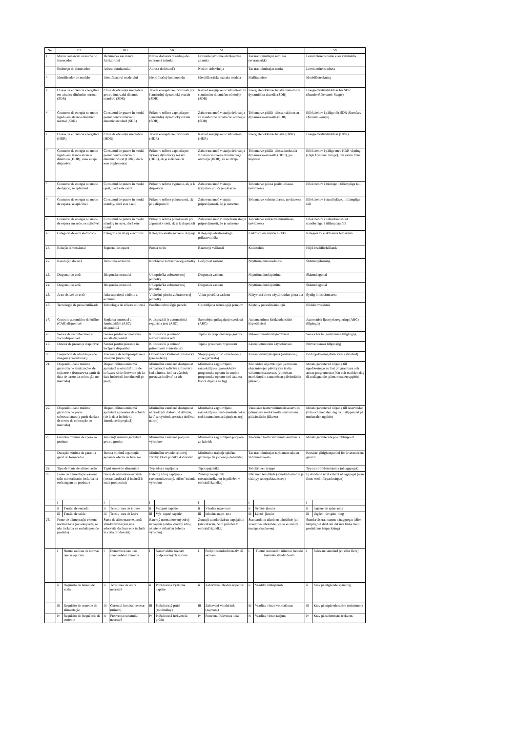| No. | PT | | RO | | SK | | SL | | FI | | SV | |
| --- | --- | --- | --- | --- | --- | --- | --- | --- | --- | --- | --- | --- |
| <sup>1</sup> | Marca comercial ou nome do fornecedor | | Denumirea sau marca furnizorului | | Názov dodávateľa alebo jeho ochranná známka | | Dobaviteljevo ime ali blagovna znamka | | Tavarantoimittajan nimi tai tavaramerkki | | Leverantörens namn eller varumärke | |
| | Endereço do fornecedor | | Adresa furnizorului | | Adresa dodávateľa | | Naslov dobavitelja | | Tavarantoimittajan osoite | | Leverantörens adress | |
| <sup>2</sup> | Identificador de modelo | | Identificatorul modelului | | Identifikačný kód modelu | | Identifikacijska oznaka modela | | Mallitunniste | | Modellbeteckning | |
| <sup>3</sup> | Classe de eficiência energética em alcance dinâmico normal (SDR) | | Clasa de eficiență energetică pentru intervalul dinamic standard (SDR) | | Trieda energetickej účinnosti pre štandardný dynamický rozsah (SDR) | | Razred energijske uč inkovitosti za standardno dinamično območje (SDR) | | Energiatehokkuus- luokka vakiotason dynamiikka-alueella (SDR) | | Energieffektivitetsklass för SDR ( Standard Dynamic Range ) | |
| <sup>4</sup> | Consumo de energia no modo ligado em alcance dinâmico normal (SDR) | | Consumul de putere în modul pornit pentru intervalul dinamic standard (SDR) | | Príkon v režime zapnutia pre štandardný dynamický rozsah (SDR) | | Zahtevana moč v stanju delovanja za standardno dinamično območje (SDR) | | Tehontarve päällä- tilassa vakiotason dynamiikka-alueella (SDR) | | Effektbehov i påläge för SDR ( Standard Dynamic Range ) | |
| <sup>5</sup> | Classe de eficiência energética (HDR) | | Clasa de eficiență energetică (HDR) | | Trieda energetickej účinnosti (HDR) | | Razred energijske uč inkovitosti (HDR) | | Energiatehokkuus- luokka (HDR) | | Energieffektivitetsklass (HDR) | |
| <sup>6</sup> | Consumo de energia no modo ligado em grande alcance dinâmico (HDR), caso esteja disponível | | Consumul de putere în modul pornit pentru intervalul dinamic ridicat (HDR), dacă este implementat | | Príkon v režime zapnutia pre vysoký dynamický rozsah (HDR), ak je k dispozícii | | Zahtevana moč v stanju delovanja v načinu visokega dinamičnega območja (HDR), če se izvaja | | Tehontarve päällä- tilassa korkealla dynamiikka-alueella (HDR), jos käytössä | | Effektbehov i påläge med HDR-visning ( High Dynamic Range ), om sådan finns | |
| <sup>7</sup> | Consumo de energia no modo desligado, se aplicável | | Consumul de putere în modul oprit, dacă este cazul | | Príkon v režime vypnutia, ak je k dispozícii | | Zahtevana moč v stanju izključenosti, če je ustrezno | | Tehontarve poissa päältä -tilassa, tarvittaessa | | Effektbehov i frånläge, i tillämpliga fall | |
| <sup>8</sup> | Consumo de energia no modo de espera, se aplicável | | Consumul de putere în modul standby, dacă este cazul | | Príkon v režime pohotovosti, ak je k dispozícii | | Zahtevana moč v stanju pripravljenosti, če je ustrezno | | Tehontarve valmiustilassa, tarvittaessa | | Effektbehov i standbyläge, i tillämpliga fall | |
| <sup>9</sup> | Consumo de energia no modo de espera em rede, se aplicável | | Consumul de putere în modul standby în rețea, dacă este cazul | | Príkon v režime pohotovosti pri zapojení v sieti, ak je k dispozícii | | Zahtevana moč v omrežnem stanju pripravljenosti, če je ustrezno | | Tehontarve verkkovalmiustilassa, tarvittaessa | | Effektbehov i nätverksanslutet standbyläge, i tillämpliga fall | |
| 10. | Categoria de ecrã eletrónico | | Categoria de afișaj electronic | | Kategória elektronického displeja | | Kategorija elektronskega prikazovalnika | | Elektronisen näytön luokka | | Kategori av elektronisk bildskärm | |
| 11. | Relação dimensional | | Raportul de aspect | | Pomer strán | | Razmerje velikosti | | Kokosuhde | | Höjd-breddförhållande | |
| 12. | Resolução do ecrã | | Rezoluția ecranului | | Rozlíšenie zobrazovacej jednotky | | Ločljivost zaslona | | Näyttöruudun resoluutio | | Skärmupplösning | |
| 13. | Diagonal do ecrã | | Diagonala ecranului | | Uhlopriečka zobrazovacej jednotky | | Diagonala zaslona | | Näyttöruudun läpimitta | | Skärmdiagonal | |
| 14. | Diagonal do ecrã | | Diagonala ecranului | | Uhlopriečka zobrazovacej jednotky | | Diagonala zaslona | | Näyttöruudun läpimitta | | Skärmdiagonal | |
| 15. | Área visível do ecrã | | Aria suprafeței vizibile a ecranului | | Viditeľná plocha zobrazovacej jednotky | | Vidna površina zaslona | | Näkyvissä oleva näyttöruudun pinta-ala | | Synlig bildskärmsarea | |
| 16. | Tecnologia de painel utilizada | | Tehnologia de afișare utilizată | | Použitá technológia panelu | | Uporabljena tehnologija panelov | | Käytetty paneeliteknologia | | Bildskärmsteknik | |
| 17. | Controlo automático do brilho (CAB) disponível | | Reglarea automată a luminozității (ABC) disponibilă | | K dispozícii je automatická regulácia jasu (ABC) | | Samodejno prilagajanje svetlosti (ABC) | | Automaattinen kirkkaudensäätö käytettävissä | | Automatisk ljusstyrkereglering (ABC) tillgänglig | |
| 18. | Sensor de reconhecimento vocal disponível | | Senzor pentru recunoaștere vocală disponibil | | K dispozícii je snímač rozpoznávania reči | | Tipalo za prepoznavanje govora | | Puheentunnistin käytettävissä | | Sensor för taligenkänning tillgänglig | |
| 19. | Detetor de presença disponível | | Senzor pentru prezența în încăpere disponibil | | K dispozícii je snímač prítomnosti v miestnosti | | Tipalo prisotnosti v prostoru | | Läsnäolotunnistin käytettävissä | | Närvarosensor tillgänglig | |
| 20. | Frequência de atualização de imagens (predefinido) | | Frecvența de reîmprospătare a imaginii (implicită) | | Obnovovací kmitočet obrazovky (predvolený) | | Stopnja pogostosti osveževanja slike (privzeto) | | Kuvan virkistystaajuus (oletusarvo) | | Bilduppdateringsfrek- vens (standard) | |
| 21. | Disponibilidade mínima garantida de atualizações de software e firmware (a partir da data de termo da colocação no mercado) | | Disponibilitatea minimă garantată a actualizărilor de software și de firmware (de la data încheierii introducerii pe piață) | | Minimálna zaručená dostupnosť aktualizácií softvéru a firmvéru [od dátumu, keď sa výrobok prestáva dodávať na trh | | Minimalna zagotovljena razpoložljivost posodobitev programske opreme in strojne programske opreme (od datuma konca dajanja na trg) | | Kiinteiden ohjelmistojen ja muiden ohjelmistojen päivitysten taattu vähimmäissaatavuus (viimeisen markkinoille saattamisen päivämäärän jälkeen) | | Minsta garanterad tillgång till uppdateringar av fast programvara och annan programvara (från och med den dag då utsläppandet på marknaden upphör) | |
| 22. | Disponibilidade mínima garantida de peças sobressalentes (a partir da data de termo da colocação no mercado) | | Disponibilitatea minimă garantată a pieselor de schimb (de la data încheierii introducerii pe piață) | | Minimálna zaručená dostupnosť náhradných dielov (od dátumu, keď sa výrobok prestáva dodávať na trh) | | Minimalna zagotovljena razpoložljivost nadomestnih delov (od datuma konca dajanja na trg) | | Varaosien taattu vähimmäissaatavuus (viimeisen markkinoille saattamisen päivämäärän jälkeen) | | Minsta garanterad tillgång till reservdelar (från och med den dag då utsläppandet på marknaden upphör) | |
| 23. | Garantia mínima de apoio ao produto | | Asistență minimă garantată pentru produs | | Minimálna zaručená podpora výrobkov | | Minimalna zagotovljena podpora za izdelek | | Tuotetuen taattu vähimmäissaatavuus | | Minsta garanterade produktsupport | |
| | Duração mínima da garantia geral do fornecedor | | Durata minimă a garanției generale oferite de furnizor | | Minimálne trvanie celkovej záruky, ktorú ponúka dodávateľ | | Minimalno trajanje splošne garancije, ki jo ponuja dobavitelj | | Tavarantoimittajan tarjoaman takuun vähimmäiskesto | | Kortaste giltighetsperiod för leverantörens garanti | |
| 24. | Tipo de fonte de alimentação | | Tipul sursei de alimentare | | Typ zdroja napájania | | Tip napajalnika | | Teholähteen tyyppi | | Typ av strömförsörjning (nätaggregat) | |
| 25. | Fonte de alimentação externa (não normalizada; incluída na embalagem do produto) | | Sursa de alimentare externă (nestandardizată și inclusă în cutia produsului) | | Externý zdroj napájania (nenormalizovaný, súčasť balenia výrobku) | | Zunanji napajalnik (nestandardiziran in priložen v embalaži izdelka) | | Ulkoinen teholähde (standardoimaton ja sisältyy tuotepakkaukseen) | | Ej standardiserat externt nätaggregat (som finns med i förpackningen) | |
| | i | | i | | i | | i | | i | | i | |
| | ii | Tensão de entrada | ii | Tensiu- nea de intrare | ii | Vstupné napätie | ii | Vhodna nape- tost | ii | Syöttö- jännite | ii | Ingåen- de spän- ning |
| | iii | Tensão de saída | iii | Tensiu- nea de ieșire | iii | Výs- tupné napätie | iii | Izhodna nape- tost | iii | Lähtö- jännite | iii | Utgåen- de spän- ning |
| 26. | Fonte de alimentação externa normalizada (ou adequada, se não incluída na embalagem do produto) | | Sursa de alimentare externă standardizată (sau una adecvată, dacă nu este inclusă în cutia produsului) | | Externý normalizovaný zdroj napájania (alebo vhodný zdroj, ak nie je súčasťou balenia výrobku) | | Zunanji standardiziran napajalnik (ali ustrezen, če ni priložen v embalaži izdelka) | | Standardoitu ulkoinen teholähde (tai soveltuva teholähde, jos se ei sisälly tuotepakkaukseen) | | Standardiserat externt nätaggregat (eller lämpligt så dant om det inte finns med i produktens förpackning) | |
| | i | Norma ou lista de normas que se aplicam | i | Denumirea sau lista standardelor aferente | i | Názov alebo zoznam podporovaných noriem | i | Podprti standardni naziv ali seznam | i | Tuetun standardin nimi tai luettelo tuetuista standardeista | i | Relevant standard (en eller flera) |
| | ii | Requisito de tensão de saída | ii | Tensiunea de ieșire necesară | ii | Požadované výstupné napätie | ii | Zahtevana izhodna napetost | ii | Vaadittu lähtöjännite | ii | Krav på utgående spänning |
| | iii | Requisito de corrente de alimentação | iii | Curentul furnizat necesar (minim) | iii | Požadovaný prúd (minimálny) | iii | Zahtevani vhodni tok (najmanj) | iii | Vaadittu virran voimakkuus | iii | Krav på utgående ström (minimum) |
| | iv | Requisito de frequência da corrente | iv | Frecvența curentului necesară | iv | Požadovaná frekvencia prúdu | iv | Potrebna frekvenca toka | iv | Vaadittu virran taajuus | iv | Krav på strömmens frekvens |